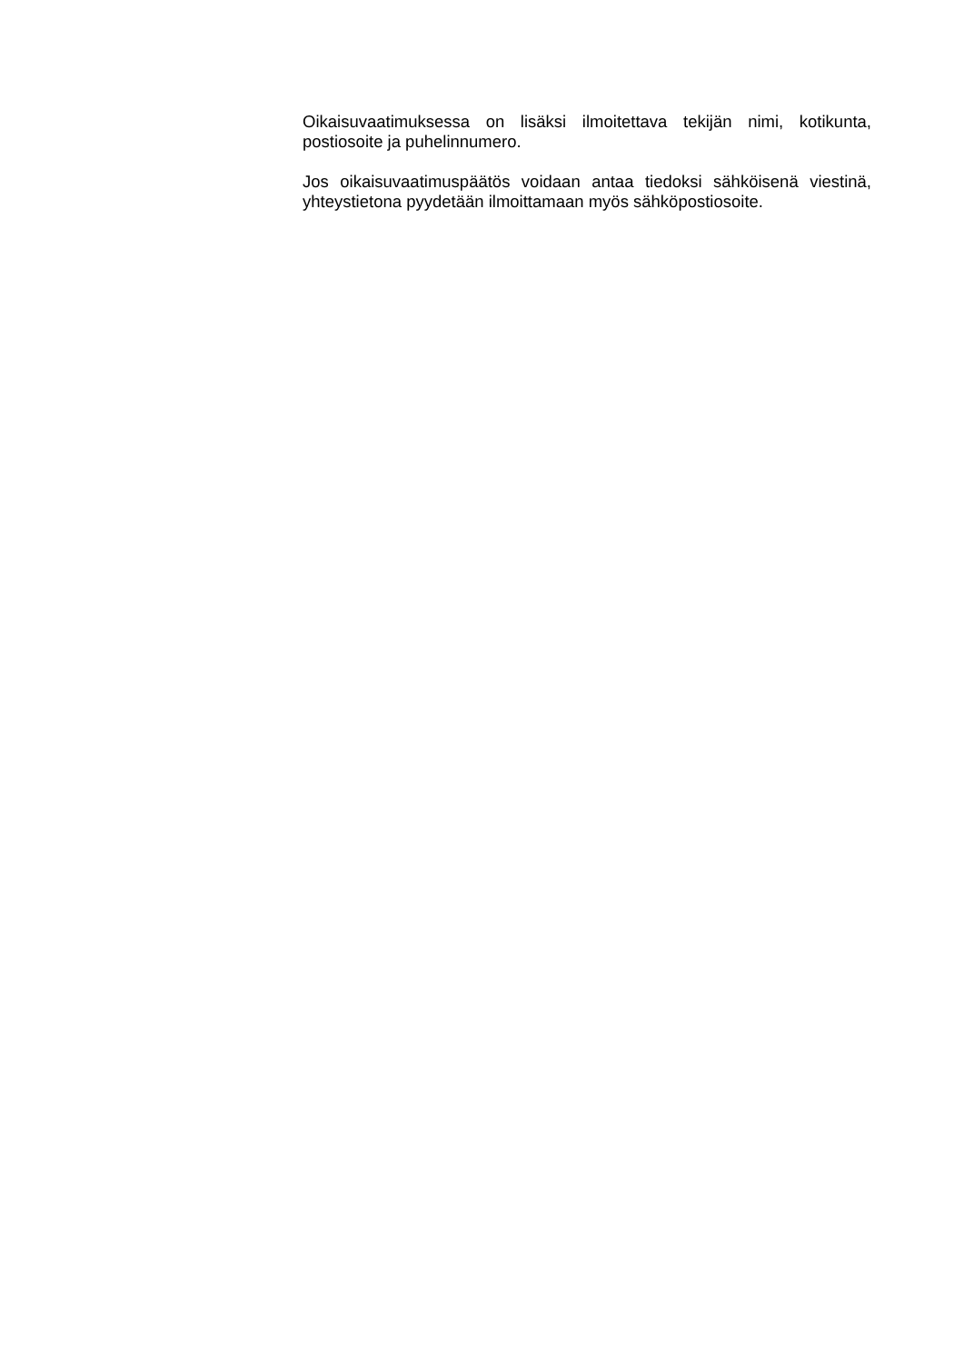Oikaisuvaatimuksessa on lisäksi ilmoitettava tekijän nimi, kotikunta, postiosoite ja puhelinnumero.
Jos oikaisuvaatimuspäätös voidaan antaa tiedoksi sähköisenä viestinä, yhteystietona pyydetään ilmoittamaan myös sähköpostiosoite.